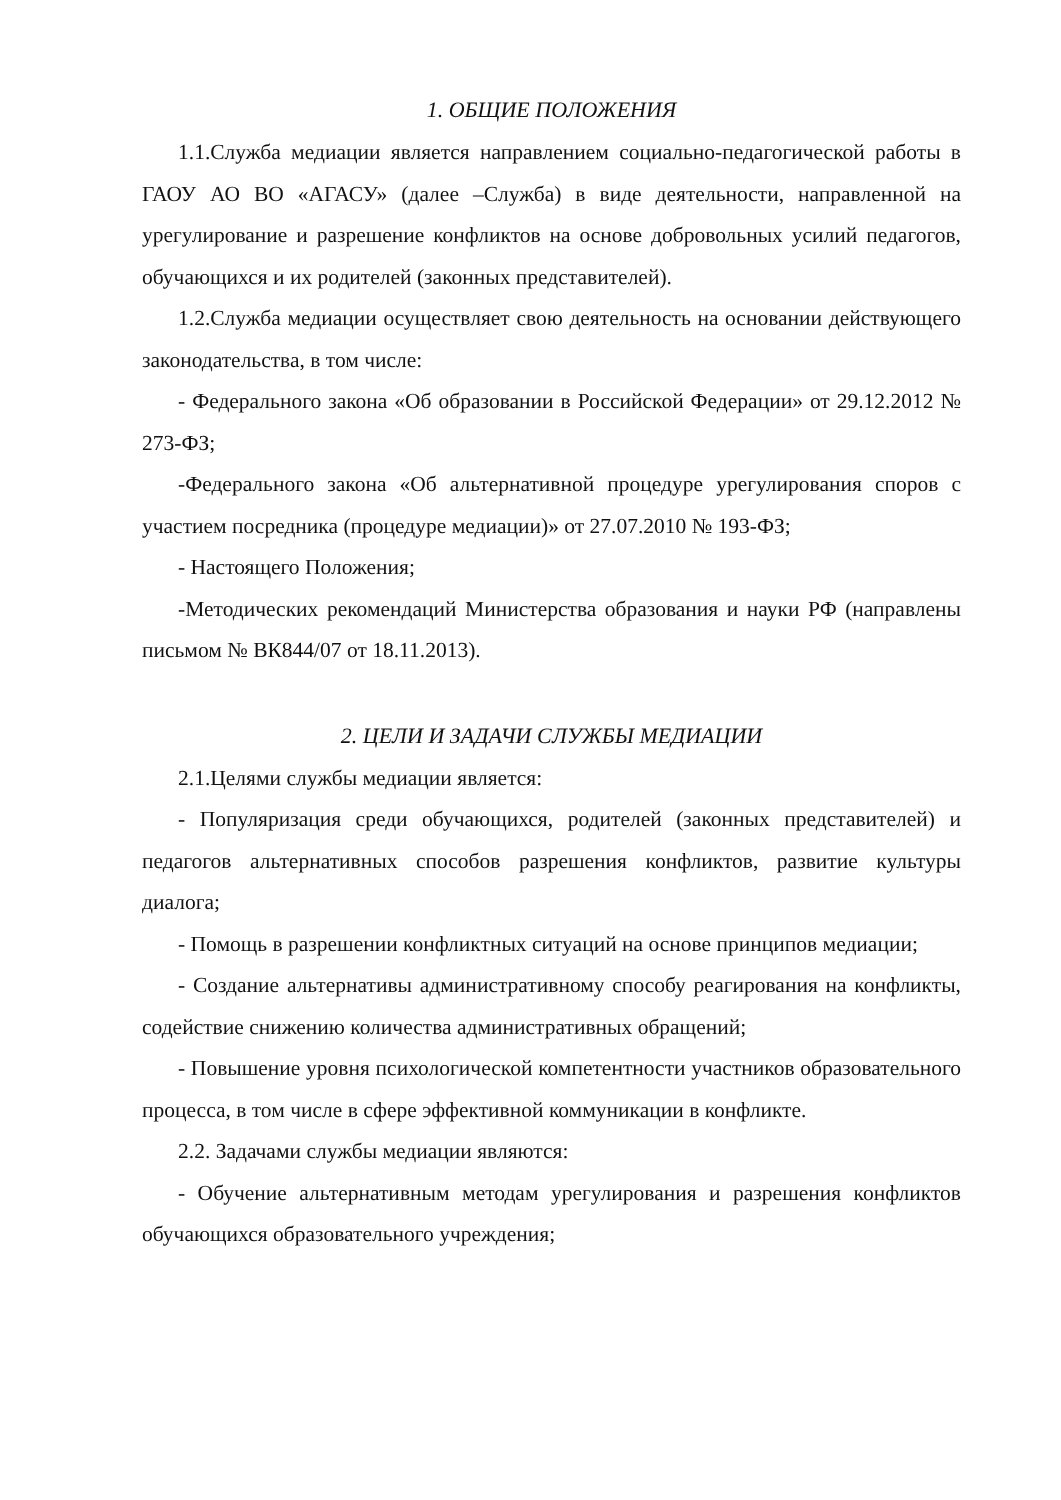1. ОБЩИЕ ПОЛОЖЕНИЯ
1.1.Служба медиации является направлением социально-педагогической работы в ГАОУ АО ВО «АГАСУ» (далее –Служба) в виде деятельности, направленной на урегулирование и разрешение конфликтов на основе добровольных усилий педагогов, обучающихся и их родителей (законных представителей).
1.2.Служба медиации осуществляет свою деятельность на основании действующего законодательства, в том числе:
- Федерального закона «Об образовании в Российской Федерации» от 29.12.2012 № 273-ФЗ;
-Федерального закона «Об альтернативной процедуре урегулирования споров с участием посредника (процедуре медиации)» от 27.07.2010 № 193-ФЗ;
- Настоящего Положения;
-Методических рекомендаций Министерства образования и науки РФ (направлены письмом № ВК844/07 от 18.11.2013).
2. ЦЕЛИ И ЗАДАЧИ СЛУЖБЫ МЕДИАЦИИ
2.1.Целями службы медиации является:
- Популяризация среди обучающихся, родителей (законных представителей) и педагогов альтернативных способов разрешения конфликтов, развитие культуры диалога;
- Помощь в разрешении конфликтных ситуаций на основе принципов медиации;
- Создание альтернативы административному способу реагирования на конфликты, содействие снижению количества административных обращений;
- Повышение уровня психологической компетентности участников образовательного процесса, в том числе в сфере эффективной коммуникации в конфликте.
2.2. Задачами службы медиации являются:
- Обучение альтернативным методам урегулирования и разрешения конфликтов обучающихся образовательного учреждения;